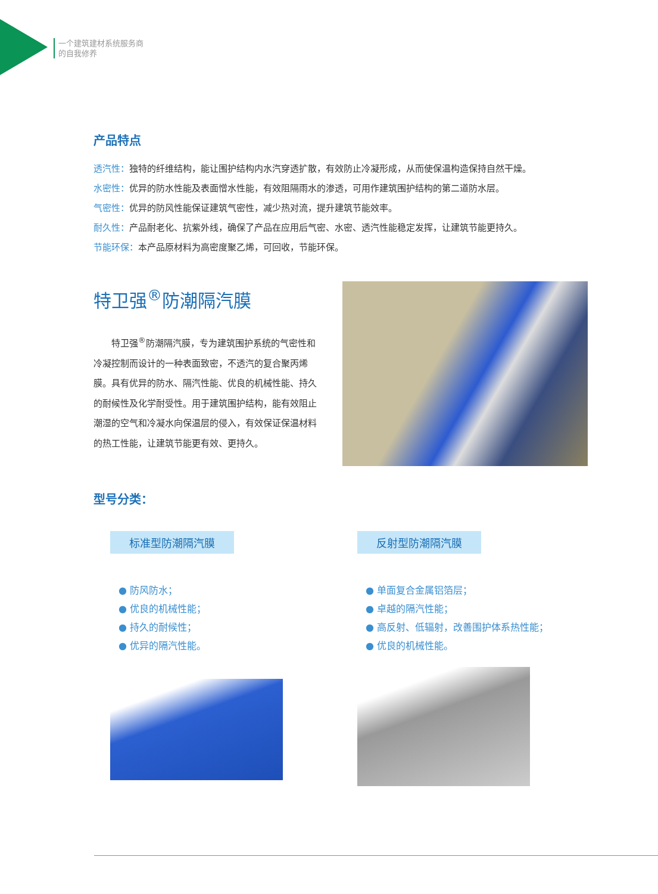一个建筑建材系统服务商
的自我修养
产品特点
透汽性：独特的纤维结构，能让围护结构内水汽穿透扩散，有效防止冷凝形成，从而使保温构造保持自然干燥。
水密性：优异的防水性能及表面憎水性能，有效阻隔雨水的渗透，可用作建筑围护结构的第二道防水层。
气密性：优异的防风性能保证建筑气密性，减少热对流，提升建筑节能效率。
耐久性：产品耐老化、抗紫外线，确保了产品在应用后气密、水密、透汽性能稳定发挥，让建筑节能更持久。
节能环保：本产品原材料为高密度聚乙烯，可回收，节能环保。
特卫强<sup>®</sup>防潮隔汽膜
特卫强<sup>®</sup>防潮隔汽膜，专为建筑围护系统的气密性和冷凝控制而设计的一种表面致密，不透汽的复合聚丙烯膜。具有优异的防水、隔汽性能、优良的机械性能、持久的耐候性及化学耐受性。用于建筑围护结构，能有效阻止潮湿的空气和冷凝水向保温层的侵入，有效保证保温材料的热工性能，让建筑节能更有效、更持久。
型号分类：
标准型防潮隔汽膜
● 防风防水；
● 优良的机械性能；
● 持久的耐候性；
● 优异的隔汽性能。
反射型防潮隔汽膜
● 单面复合金属铝箔层；
● 卓越的隔汽性能；
● 高反射、低辐射，改善围护体系热性能；
● 优良的机械性能。